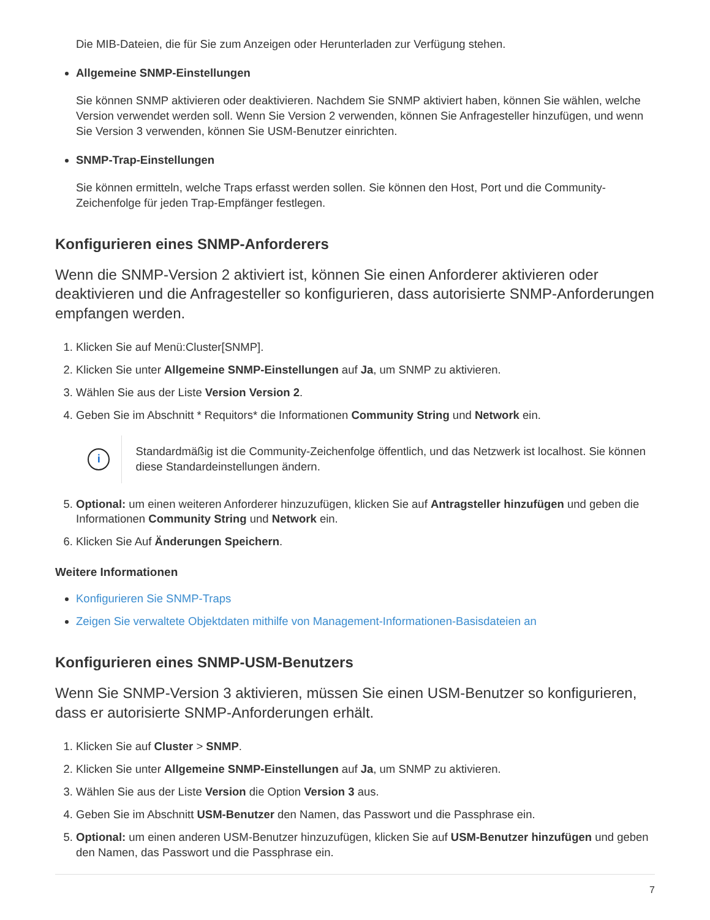Die MIB-Dateien, die für Sie zum Anzeigen oder Herunterladen zur Verfügung stehen.
Allgemeine SNMP-Einstellungen
Sie können SNMP aktivieren oder deaktivieren. Nachdem Sie SNMP aktiviert haben, können Sie wählen, welche Version verwendet werden soll. Wenn Sie Version 2 verwenden, können Sie Anfragesteller hinzufügen, und wenn Sie Version 3 verwenden, können Sie USM-Benutzer einrichten.
SNMP-Trap-Einstellungen
Sie können ermitteln, welche Traps erfasst werden sollen. Sie können den Host, Port und die Community-Zeichenfolge für jeden Trap-Empfänger festlegen.
Konfigurieren eines SNMP-Anforderers
Wenn die SNMP-Version 2 aktiviert ist, können Sie einen Anforderer aktivieren oder deaktivieren und die Anfragesteller so konfigurieren, dass autorisierte SNMP-Anforderungen empfangen werden.
1. Klicken Sie auf Menü:Cluster[SNMP].
2. Klicken Sie unter Allgemeine SNMP-Einstellungen auf Ja, um SNMP zu aktivieren.
3. Wählen Sie aus der Liste Version Version 2.
4. Geben Sie im Abschnitt * Requitors* die Informationen Community String und Network ein.
i
Standardmäßig ist die Community-Zeichenfolge öffentlich, und das Netzwerk ist localhost. Sie können diese Standardeinstellungen ändern.
5. Optional: um einen weiteren Anforderer hinzuzufügen, klicken Sie auf Antragsteller hinzufügen und geben die Informationen Community String und Network ein.
6. Klicken Sie Auf Änderungen Speichern.
Weitere Informationen
Konfigurieren Sie SNMP-Traps
Zeigen Sie verwaltete Objektdaten mithilfe von Management-Informationen-Basisdateien an
Konfigurieren eines SNMP-USM-Benutzers
Wenn Sie SNMP-Version 3 aktivieren, müssen Sie einen USM-Benutzer so konfigurieren, dass er autorisierte SNMP-Anforderungen erhält.
1. Klicken Sie auf Cluster > SNMP.
2. Klicken Sie unter Allgemeine SNMP-Einstellungen auf Ja, um SNMP zu aktivieren.
3. Wählen Sie aus der Liste Version die Option Version 3 aus.
4. Geben Sie im Abschnitt USM-Benutzer den Namen, das Passwort und die Passphrase ein.
5. Optional: um einen anderen USM-Benutzer hinzuzufügen, klicken Sie auf USM-Benutzer hinzufügen und geben den Namen, das Passwort und die Passphrase ein.
7